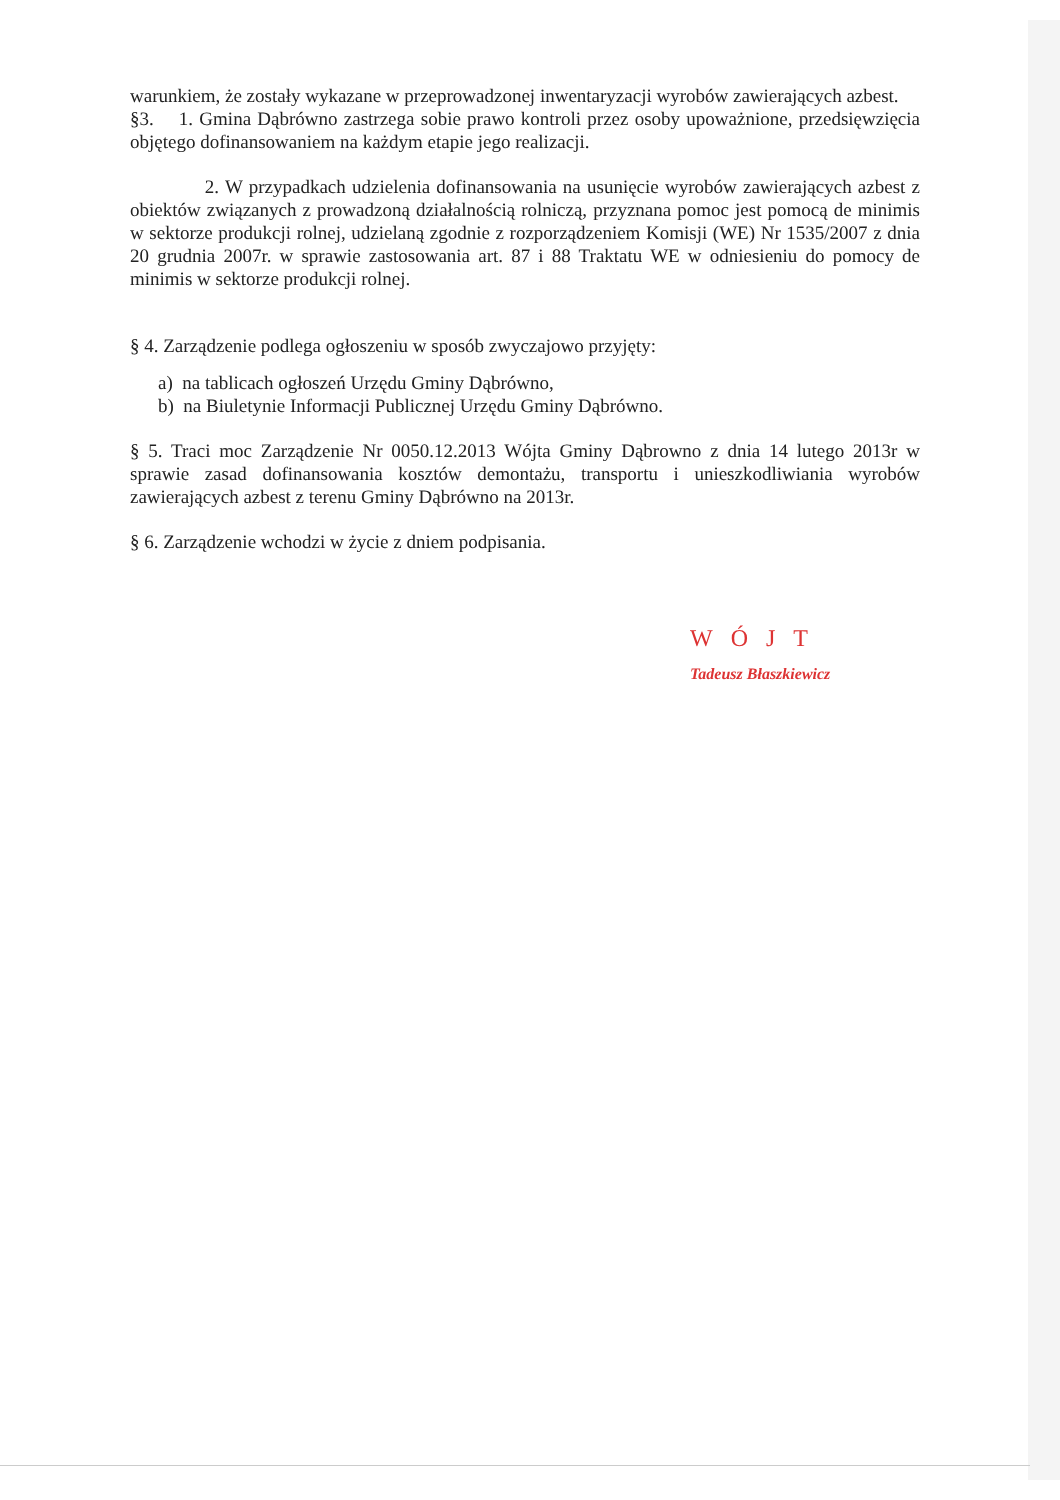warunkiem, że zostały wykazane w przeprowadzonej inwentaryzacji wyrobów zawierających azbest.
§3. 1. Gmina Dąbrówno zastrzega sobie prawo kontroli przez osoby upoważnione, przedsięwzięcia objętego dofinansowaniem na każdym etapie jego realizacji.
2. W przypadkach udzielenia dofinansowania na usunięcie wyrobów zawierających azbest z obiektów związanych z prowadzoną działalnością rolniczą, przyznana pomoc jest pomocą de minimis w sektorze produkcji rolnej, udzielaną zgodnie z rozporządzeniem Komisji (WE) Nr 1535/2007 z dnia 20 grudnia 2007r. w sprawie zastosowania art. 87 i 88 Traktatu WE w odniesieniu do pomocy de minimis w sektorze produkcji rolnej.
§ 4. Zarządzenie podlega ogłoszeniu w sposób zwyczajowo przyjęty:
a) na tablicach ogłoszeń Urzędu Gminy Dąbrówno,
b) na Biuletynie Informacji Publicznej Urzędu Gminy Dąbrówno.
§ 5. Traci moc Zarządzenie Nr 0050.12.2013 Wójta Gminy Dąbrowno z dnia 14 lutego 2013r w sprawie zasad dofinansowania kosztów demontażu, transportu i unieszkodliwiania wyrobów zawierających azbest z terenu Gminy Dąbrówno na 2013r.
§ 6. Zarządzenie wchodzi w życie z dniem podpisania.
WÓJT
Tadeusz Błaszkiewicz